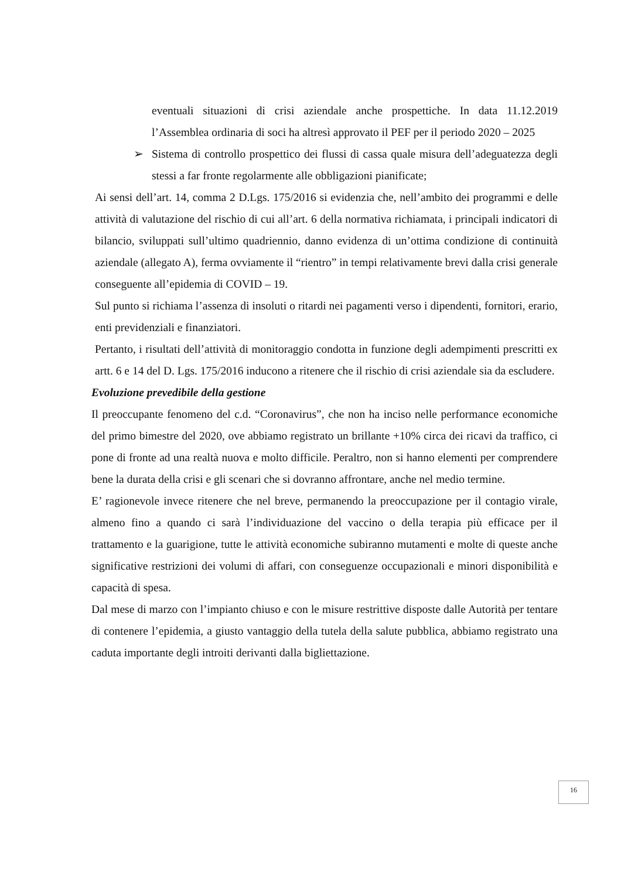eventuali situazioni di crisi aziendale anche prospettiche. In data 11.12.2019 l’Assemblea ordinaria di soci ha altresì approvato il PEF per il periodo 2020 – 2025
➢ Sistema di controllo prospettico dei flussi di cassa quale misura dell’adeguatezza degli stessi a far fronte regolarmente alle obbligazioni pianificate;
Ai sensi dell’art. 14, comma 2 D.Lgs. 175/2016 si evidenzia che, nell’ambito dei programmi e delle attività di valutazione del rischio di cui all’art. 6 della normativa richiamata, i principali indicatori di bilancio, sviluppati sull’ultimo quadriennio, danno evidenza di un’ottima condizione di continuità aziendale (allegato A), ferma ovviamente il “rientro” in tempi relativamente brevi dalla crisi generale conseguente all’epidemia di COVID – 19.
Sul punto si richiama l’assenza di insoluti o ritardi nei pagamenti verso i dipendenti, fornitori, erario, enti previdenziali e finanziatori.
Pertanto, i risultati dell’attività di monitoraggio condotta in funzione degli adempimenti prescritti ex artt. 6 e 14 del D. Lgs. 175/2016 inducono a ritenere che il rischio di crisi aziendale sia da escludere.
Evoluzione prevedibile della gestione
Il preoccupante fenomeno del c.d. “Coronavirus”, che non ha inciso nelle performance economiche del primo bimestre del 2020, ove abbiamo registrato un brillante +10% circa dei ricavi da traffico, ci pone di fronte ad una realtà nuova e molto difficile. Peraltro, non si hanno elementi per comprendere bene la durata della crisi e gli scenari che si dovranno affrontare, anche nel medio termine.
E’ ragionevole invece ritenere che nel breve, permanendo la preoccupazione per il contagio virale, almeno fino a quando ci sarà l’individuazione del vaccino o della terapia più efficace per il trattamento e la guarigione, tutte le attività economiche subiranno mutamenti e molte di queste anche significative restrizioni dei volumi di affari, con conseguenze occupazionali e minori disponibilità e capacità di spesa.
Dal mese di marzo con l’impianto chiuso e con le misure restrittive disposte dalle Autorità per tentare di contenere l’epidemia, a giusto vantaggio della tutela della salute pubblica, abbiamo registrato una caduta importante degli introiti derivanti dalla bigliettazione.
16